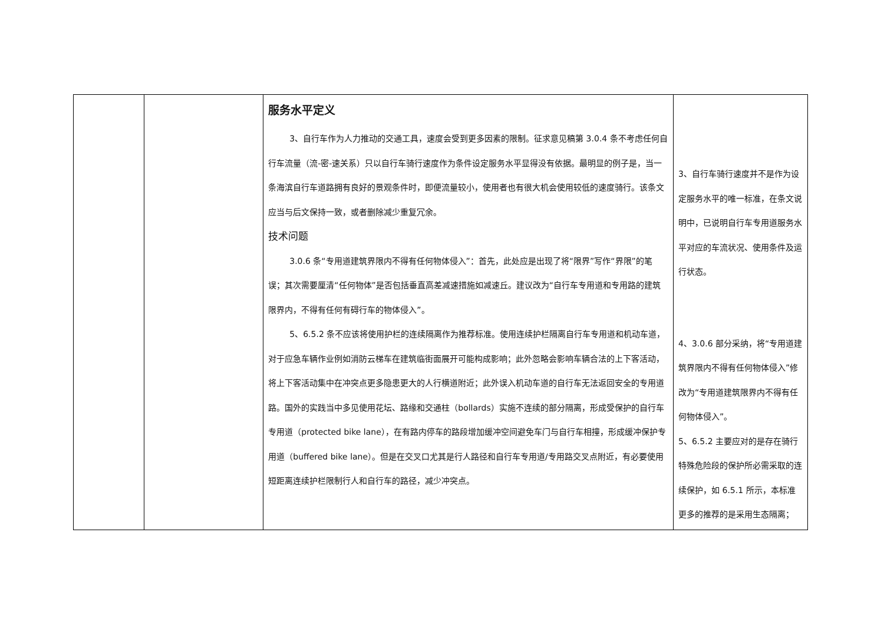| | | 服务水平定义 3、自行车作为人力推动的交通工具，速度会受到更多因素的限制。征求意见稿第 3.0.4 条不考虑任何自行车流量（流-密-速关系）只以自行车骑行速度作为条件设定服务水平显得没有依据。最明显的例子是，当一条海滨自行车道路拥有良好的景观条件时，即便流量较小，使用者也有很大机会使用较低的速度骑行。该条文应当与后文保持一致，或者删除减少重复冗余。 技术问题 3.0.6 条“专用道建筑界限内不得有任何物体侵入”：首先，此处应是出现了将“限界”写作“界限”的笔误；其次需要厘清“任何物体”是否包括垂直高差减速措施如减速丘。建议改为“自行车专用道和专用路的建筑限界内，不得有任何有碍行车的物体侵入”。 5、6.5.2 条不应该将使用护栏的连续隔离作为推荐标准。使用连续护栏隔离自行车专用道和机动车道，对于应急车辆作业例如消防云梯车在建筑临街面展开可能构成影响；此外忽略会影响车辆合法的上下客活动，将上下客活动集中在冲突点更多隐患更大的人行横道附近；此外误入机动车道的自行车无法返回安全的专用道路。国外的实践当中多见使用花坛、路缘和交通柱（bollards）实施不连续的部分隔离，形成受保护的自行车专用道（protected bike lane），在有路内停车的路段增加缓冲空间避免车门与自行车相撞，形成缓冲保护专用道（buffered bike lane）。但是在交叉口尤其是行人路径和自行车专用道/专用路交叉点附近，有必要使用短距离连续护栏限制行人和自行车的路径，减少冲突点。 | 3、自行车骑行速度并不是作为设定服务水平的唯一标准，在条文说明中，已说明自行车专用道服务水平对应的车流状况、使用条件及运行状态。 4、3.0.6 部分采纳，将“专用道建筑界限内不得有任何物体侵入”修改为“专用道建筑限界内不得有任何物体侵入”。 5、6.5.2 主要应对的是存在骑行特殊危险段的保护所必需采取的连续保护，如 6.5.1 所示，本标准更多的推荐的是采用生态隔离； |